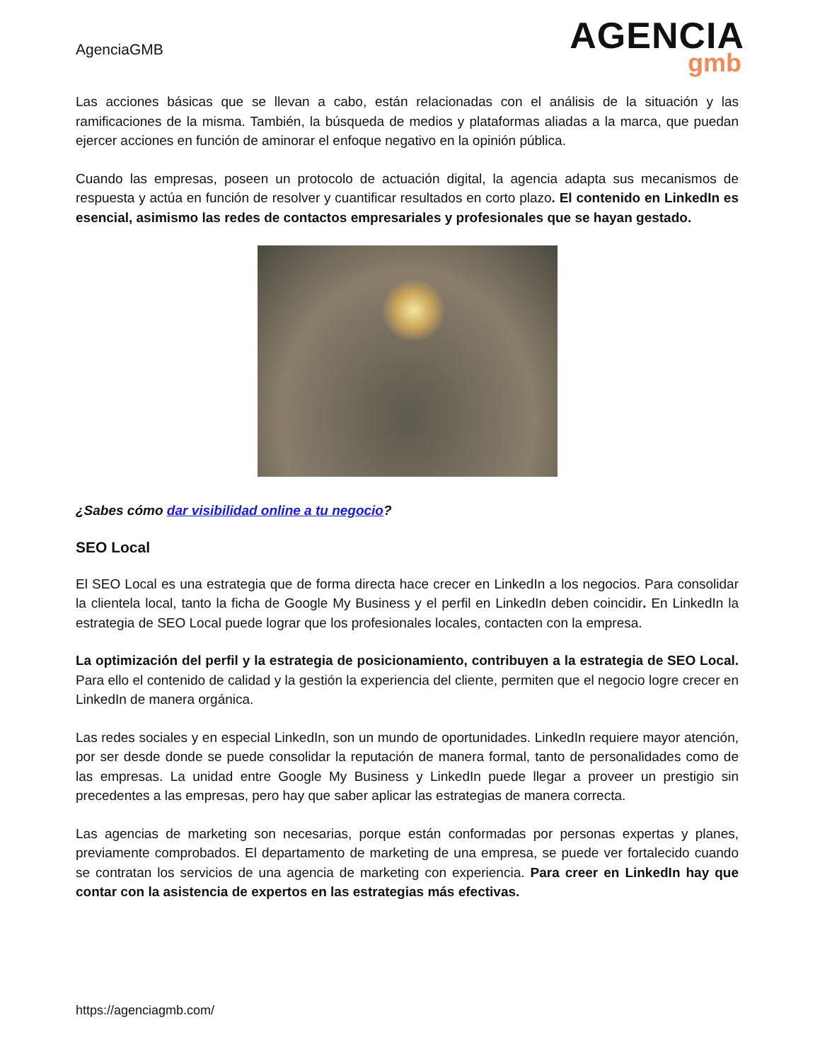AgenciaGMB
AGENCIA
gmb
Las acciones básicas que se llevan a cabo, están relacionadas con el análisis de la situación y las ramificaciones de la misma. También, la búsqueda de medios y plataformas aliadas a la marca, que puedan ejercer acciones en función de aminorar el enfoque negativo en la opinión pública.
Cuando las empresas, poseen un protocolo de actuación digital, la agencia adapta sus mecanismos de respuesta y actúa en función de resolver y cuantificar resultados en corto plazo. El contenido en LinkedIn es esencial, asimismo las redes de contactos empresariales y profesionales que se hayan gestado.
¿Sabes cómo dar visibilidad online a tu negocio?
SEO Local
El SEO Local es una estrategia que de forma directa hace crecer en LinkedIn a los negocios. Para consolidar la clientela local, tanto la ficha de Google My Business y el perfil en LinkedIn deben coincidir. En LinkedIn la estrategia de SEO Local puede lograr que los profesionales locales, contacten con la empresa.
La optimización del perfil y la estrategia de posicionamiento, contribuyen a la estrategia de SEO Local. Para ello el contenido de calidad y la gestión la experiencia del cliente, permiten que el negocio logre crecer en LinkedIn de manera orgánica.
Las redes sociales y en especial LinkedIn, son un mundo de oportunidades. LinkedIn requiere mayor atención, por ser desde donde se puede consolidar la reputación de manera formal, tanto de personalidades como de las empresas. La unidad entre Google My Business y LinkedIn puede llegar a proveer un prestigio sin precedentes a las empresas, pero hay que saber aplicar las estrategias de manera correcta.
Las agencias de marketing son necesarias, porque están conformadas por personas expertas y planes, previamente comprobados. El departamento de marketing de una empresa, se puede ver fortalecido cuando se contratan los servicios de una agencia de marketing con experiencia. Para creer en LinkedIn hay que contar con la asistencia de expertos en las estrategias más efectivas.
https://agenciagmb.com/